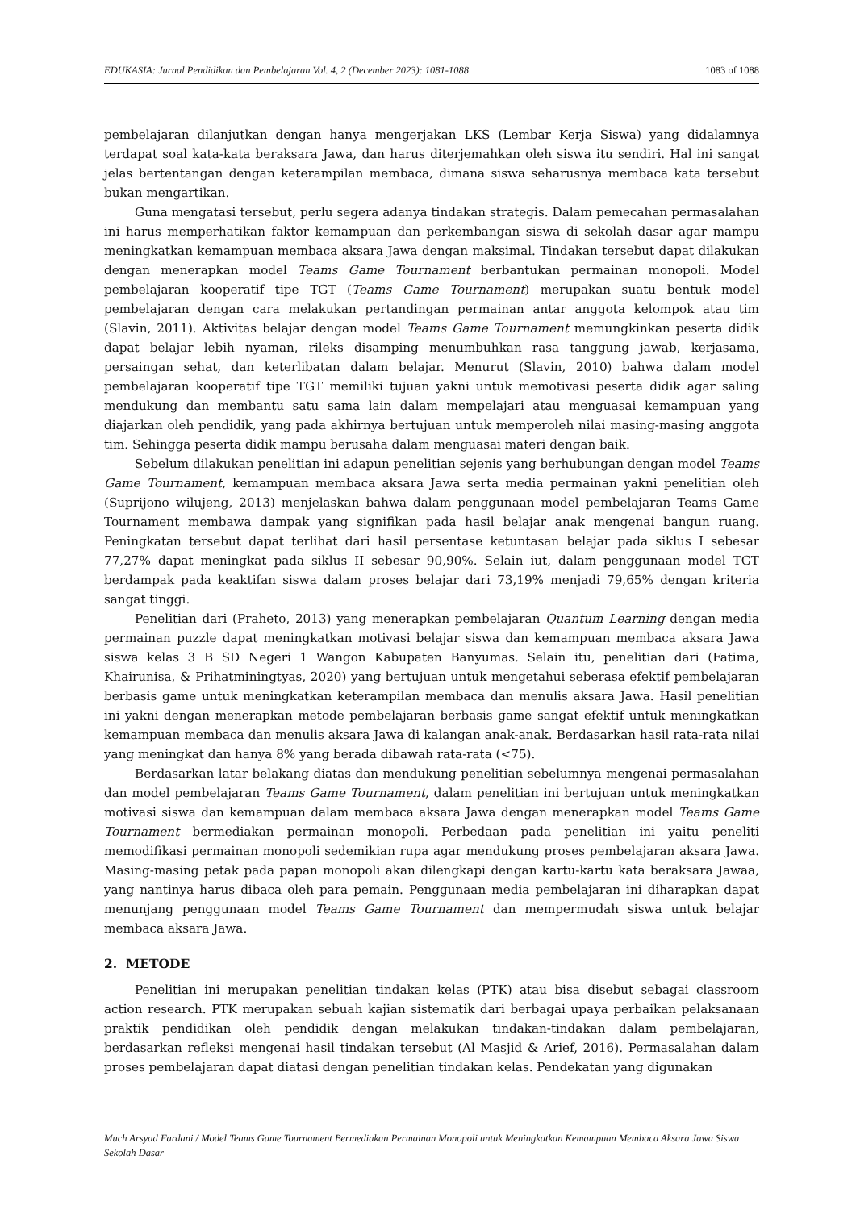EDUKASIA: Jurnal Pendidikan dan Pembelajaran Vol. 4, 2 (December 2023): 1081-1088 1083 of 1088
pembelajaran dilanjutkan dengan hanya mengerjakan LKS (Lembar Kerja Siswa) yang didalamnya terdapat soal kata-kata beraksara Jawa, dan harus diterjemahkan oleh siswa itu sendiri. Hal ini sangat jelas bertentangan dengan keterampilan membaca, dimana siswa seharusnya membaca kata tersebut bukan mengartikan.
Guna mengatasi tersebut, perlu segera adanya tindakan strategis. Dalam pemecahan permasalahan ini harus memperhatikan faktor kemampuan dan perkembangan siswa di sekolah dasar agar mampu meningkatkan kemampuan membaca aksara Jawa dengan maksimal. Tindakan tersebut dapat dilakukan dengan menerapkan model Teams Game Tournament berbantukan permainan monopoli. Model pembelajaran kooperatif tipe TGT (Teams Game Tournament) merupakan suatu bentuk model pembelajaran dengan cara melakukan pertandingan permainan antar anggota kelompok atau tim (Slavin, 2011). Aktivitas belajar dengan model Teams Game Tournament memungkinkan peserta didik dapat belajar lebih nyaman, rileks disamping menumbuhkan rasa tanggung jawab, kerjasama, persaingan sehat, dan keterlibatan dalam belajar. Menurut (Slavin, 2010) bahwa dalam model pembelajaran kooperatif tipe TGT memiliki tujuan yakni untuk memotivasi peserta didik agar saling mendukung dan membantu satu sama lain dalam mempelajari atau menguasai kemampuan yang diajarkan oleh pendidik, yang pada akhirnya bertujuan untuk memperoleh nilai masing-masing anggota tim. Sehingga peserta didik mampu berusaha dalam menguasai materi dengan baik.
Sebelum dilakukan penelitian ini adapun penelitian sejenis yang berhubungan dengan model Teams Game Tournament, kemampuan membaca aksara Jawa serta media permainan yakni penelitian oleh (Suprijono wilujeng, 2013) menjelaskan bahwa dalam penggunaan model pembelajaran Teams Game Tournament membawa dampak yang signifikan pada hasil belajar anak mengenai bangun ruang. Peningkatan tersebut dapat terlihat dari hasil persentase ketuntasan belajar pada siklus I sebesar 77,27% dapat meningkat pada siklus II sebesar 90,90%. Selain iut, dalam penggunaan model TGT berdampak pada keaktifan siswa dalam proses belajar dari 73,19% menjadi 79,65% dengan kriteria sangat tinggi.
Penelitian dari (Praheto, 2013) yang menerapkan pembelajaran Quantum Learning dengan media permainan puzzle dapat meningkatkan motivasi belajar siswa dan kemampuan membaca aksara Jawa siswa kelas 3 B SD Negeri 1 Wangon Kabupaten Banyumas. Selain itu, penelitian dari (Fatima, Khairunisa, & Prihatminingtyas, 2020) yang bertujuan untuk mengetahui seberasa efektif pembelajaran berbasis game untuk meningkatkan keterampilan membaca dan menulis aksara Jawa. Hasil penelitian ini yakni dengan menerapkan metode pembelajaran berbasis game sangat efektif untuk meningkatkan kemampuan membaca dan menulis aksara Jawa di kalangan anak-anak. Berdasarkan hasil rata-rata nilai yang meningkat dan hanya 8% yang berada dibawah rata-rata (<75).
Berdasarkan latar belakang diatas dan mendukung penelitian sebelumnya mengenai permasalahan dan model pembelajaran Teams Game Tournament, dalam penelitian ini bertujuan untuk meningkatkan motivasi siswa dan kemampuan dalam membaca aksara Jawa dengan menerapkan model Teams Game Tournament bermediakan permainan monopoli. Perbedaan pada penelitian ini yaitu peneliti memodifikasi permainan monopoli sedemikian rupa agar mendukung proses pembelajaran aksara Jawa. Masing-masing petak pada papan monopoli akan dilengkapi dengan kartu-kartu kata beraksara Jawaa, yang nantinya harus dibaca oleh para pemain. Penggunaan media pembelajaran ini diharapkan dapat menunjang penggunaan model Teams Game Tournament dan mempermudah siswa untuk belajar membaca aksara Jawa.
2. METODE
Penelitian ini merupakan penelitian tindakan kelas (PTK) atau bisa disebut sebagai classroom action research. PTK merupakan sebuah kajian sistematik dari berbagai upaya perbaikan pelaksanaan praktik pendidikan oleh pendidik dengan melakukan tindakan-tindakan dalam pembelajaran, berdasarkan refleksi mengenai hasil tindakan tersebut (Al Masjid & Arief, 2016). Permasalahan dalam proses pembelajaran dapat diatasi dengan penelitian tindakan kelas. Pendekatan yang digunakan
Much Arsyad Fardani / Model Teams Game Tournament Bermediakan Permainan Monopoli untuk Meningkatkan Kemampuan Membaca Aksara Jawa Siswa Sekolah Dasar